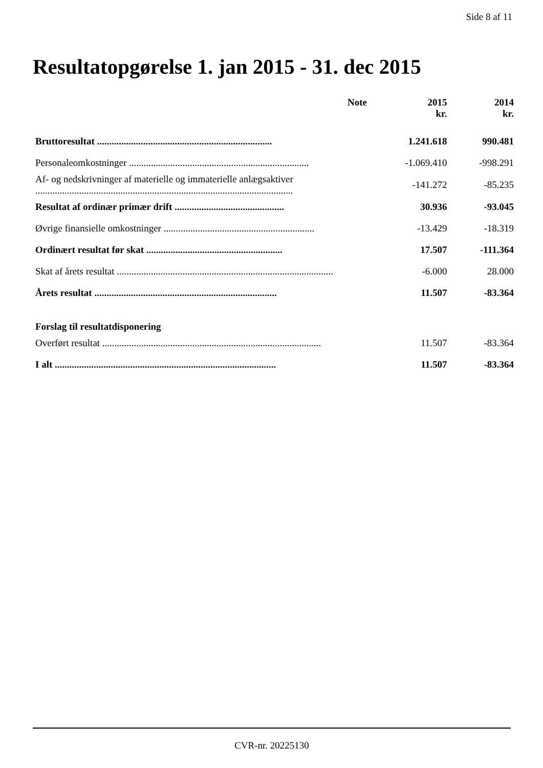Side 8 af 11
Resultatopgørelse 1. jan 2015 - 31. dec 2015
| | Note | 2015 kr. | 2014 kr. |
| --- | --- | --- | --- |
| Bruttoresultat ........................................................................ | | 1.241.618 | 990.481 |
| Personaleomkostninger .......................................................................... | | -1.069.410 | -998.291 |
| Af- og nedskrivninger af materielle og immaterielle anlægsaktiver .......................................................................................................... | | -141.272 | -85.235 |
| Resultat af ordinær primær drift ............................................. | | 30.936 | -93.045 |
| Øvrige finansielle omkostninger .............................................................. | | -13.429 | -18.319 |
| Ordinært resultat før skat ........................................................ | | 17.507 | -111.364 |
| Skat af årets resultat ......................................................................................... | | -6.000 | 28.000 |
| Årets resultat ........................................................................... | | 11.507 | -83.364 |
| Forslag til resultatdisponering | | | |
| Overført resultat .......................................................................................... | | 11.507 | -83.364 |
| I alt ........................................................................................... | | 11.507 | -83.364 |
CVR-nr. 20225130